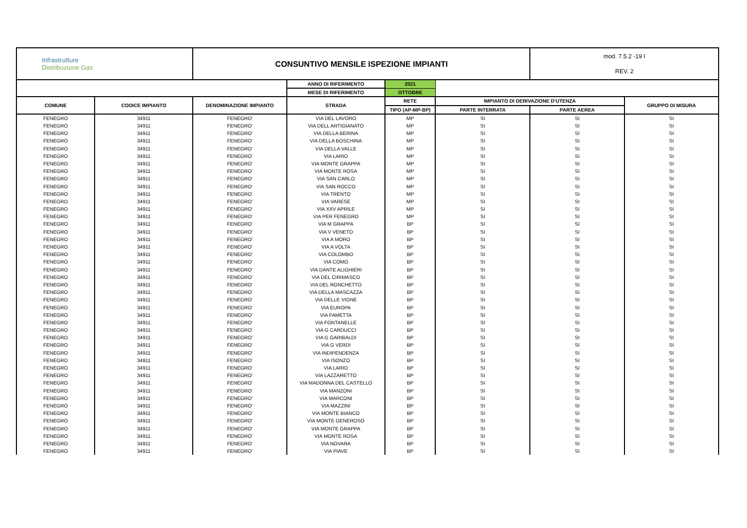| Infrastrutture Distribuzione Gas | | CONSUNTIVO MENSILE ISPEZIONE IMPIANTI | | | | mod. 7.5.2 -19 I REV. 2 | |
| | | | ANNO DI RIFERIMENTO | 2021 | | | |
| | | | MESE DI RIFERIMENTO | OTTOBRE | | | |
| COMUNE | CODICE IMPIANTO | DENOMINAZIONE IMPIANTO | STRADA | RETE | IMPIANTO DI DERIVAZIONE D'UTENZA | | GRUPPO DI MISURA |
| | | | | TIPO (AP-MP-BP) | PARTE INTERRATA | PARTE AEREA | |
| FENEGRO | 34911 | FENEGRO' | VIA DEL LAVORO | MP | SI | SI | SI |
| FENEGRO | 34911 | FENEGRO' | VIA DELL ARTIGIANATO | MP | SI | SI | SI |
| FENEGRO | 34911 | FENEGRO' | VIA DELLA BERINA | MP | SI | SI | SI |
| FENEGRO | 34911 | FENEGRO' | VIA DELLA BOSCHINA | MP | SI | SI | SI |
| FENEGRO | 34911 | FENEGRO' | VIA DELLA VALLE | MP | SI | SI | SI |
| FENEGRO | 34911 | FENEGRO' | VIA LARIO | MP | SI | SI | SI |
| FENEGRO | 34911 | FENEGRO' | VIA MONTE GRAPPA | MP | SI | SI | SI |
| FENEGRO | 34911 | FENEGRO' | VIA MONTE ROSA | MP | SI | SI | SI |
| FENEGRO | 34911 | FENEGRO' | VIA SAN CARLO | MP | SI | SI | SI |
| FENEGRO | 34911 | FENEGRO' | VIA SAN ROCCO | MP | SI | SI | SI |
| FENEGRO | 34911 | FENEGRO' | VIA TRENTO | MP | SI | SI | SI |
| FENEGRO | 34911 | FENEGRO' | VIA VARESE | MP | SI | SI | SI |
| FENEGRO | 34911 | FENEGRO' | VIA XXV APRILE | MP | SI | SI | SI |
| FENEGRO | 34911 | FENEGRO' | VIA PER FENEGRO | MP | SI | SI | SI |
| FENEGRO | 34911 | FENEGRO' | VIA M GRAPPA | BP | SI | SI | SI |
| FENEGRO | 34911 | FENEGRO' | VIA V VENETO | BP | SI | SI | SI |
| FENEGRO | 34911 | FENEGRO' | VIA A MORO | BP | SI | SI | SI |
| FENEGRO | 34911 | FENEGRO' | VIA A VOLTA | BP | SI | SI | SI |
| FENEGRO | 34911 | FENEGRO' | VIA COLOMBO | BP | SI | SI | SI |
| FENEGRO | 34911 | FENEGRO' | VIA COMO | BP | SI | SI | SI |
| FENEGRO | 34911 | FENEGRO' | VIA DANTE ALIGHIERI | BP | SI | SI | SI |
| FENEGRO | 34911 | FENEGRO' | VIA DEL CIRIMASCO | BP | SI | SI | SI |
| FENEGRO | 34911 | FENEGRO' | VIA DEL RONCHETTO | BP | SI | SI | SI |
| FENEGRO | 34911 | FENEGRO' | VIA DELLA MASCAZZA | BP | SI | SI | SI |
| FENEGRO | 34911 | FENEGRO' | VIA DELLE VIGNE | BP | SI | SI | SI |
| FENEGRO | 34911 | FENEGRO' | VIA EUROPA | BP | SI | SI | SI |
| FENEGRO | 34911 | FENEGRO' | VIA FAMETTA | BP | SI | SI | SI |
| FENEGRO | 34911 | FENEGRO' | VIA FONTANELLE | BP | SI | SI | SI |
| FENEGRO | 34911 | FENEGRO' | VIA G CARDUCCI | BP | SI | SI | SI |
| FENEGRO | 34911 | FENEGRO' | VIA G GARIBALDI | BP | SI | SI | SI |
| FENEGRO | 34911 | FENEGRO' | VIA G VERDI | BP | SI | SI | SI |
| FENEGRO | 34911 | FENEGRO' | VIA INDIPENDENZA | BP | SI | SI | SI |
| FENEGRO | 34911 | FENEGRO' | VIA ISONZO | BP | SI | SI | SI |
| FENEGRO | 34911 | FENEGRO' | VIA LARIO | BP | SI | SI | SI |
| FENEGRO | 34911 | FENEGRO' | VIA LAZZARETTO | BP | SI | SI | SI |
| FENEGRO | 34911 | FENEGRO' | VIA MADONNA DEL CASTELLO | BP | SI | SI | SI |
| FENEGRO | 34911 | FENEGRO' | VIA MANZONI | BP | SI | SI | SI |
| FENEGRO | 34911 | FENEGRO' | VIA MARCONI | BP | SI | SI | SI |
| FENEGRO | 34911 | FENEGRO' | VIA MAZZINI | BP | SI | SI | SI |
| FENEGRO | 34911 | FENEGRO' | VIA MONTE BIANCO | BP | SI | SI | SI |
| FENEGRO | 34911 | FENEGRO' | VIA MONTE GENEROSO | BP | SI | SI | SI |
| FENEGRO | 34911 | FENEGRO' | VIA MONTE GRAPPA | BP | SI | SI | SI |
| FENEGRO | 34911 | FENEGRO' | VIA MONTE ROSA | BP | SI | SI | SI |
| FENEGRO | 34911 | FENEGRO' | VIA NOVARA | BP | SI | SI | SI |
| FENEGRO | 34911 | FENEGRO' | VIA PIAVE | BP | SI | SI | SI |